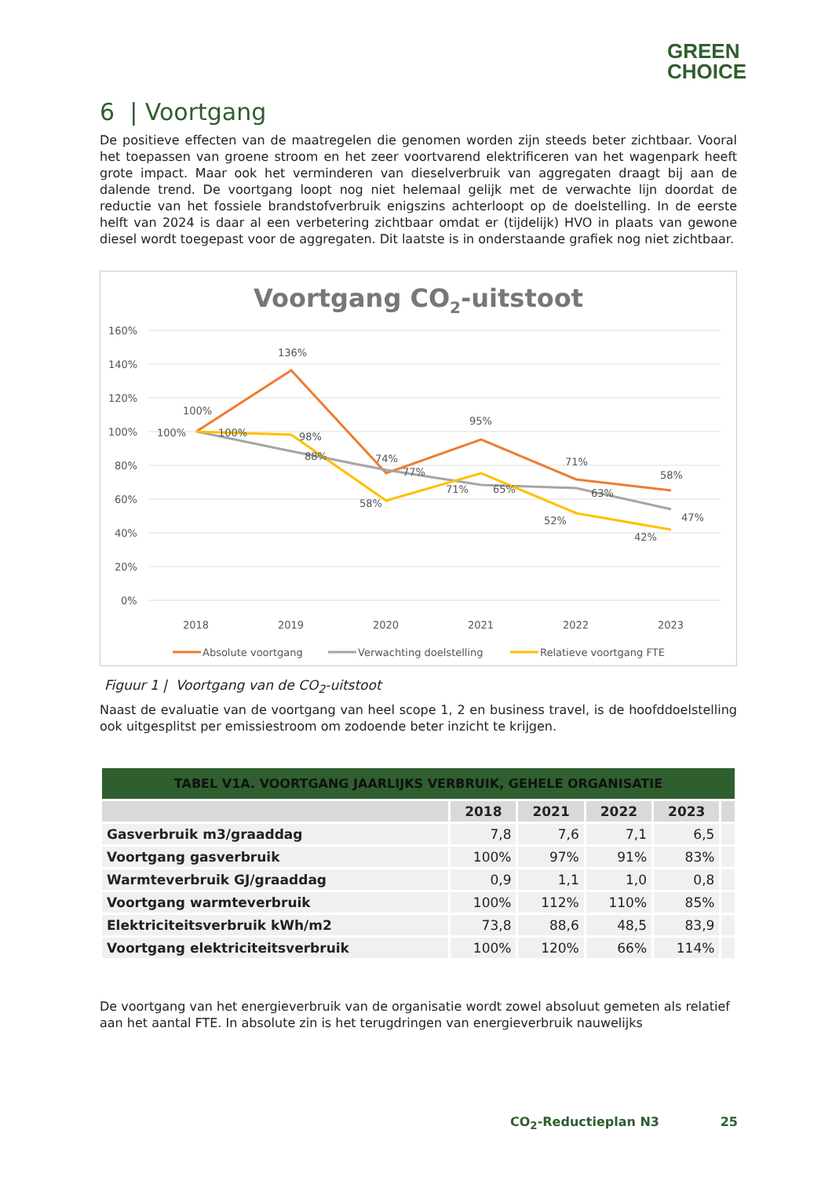GREEN
CHOICE
6 | Voortgang
De positieve effecten van de maatregelen die genomen worden zijn steeds beter zichtbaar. Vooral het toepassen van groene stroom en het zeer voortvarend elektrificeren van het wagenpark heeft grote impact. Maar ook het verminderen van dieselverbruik van aggregaten draagt bij aan de dalende trend. De voortgang loopt nog niet helemaal gelijk met de verwachte lijn doordat de reductie van het fossiele brandstofverbruik enigszins achterloopt op de doelstelling. In de eerste helft van 2024 is daar al een verbetering zichtbaar omdat er (tijdelijk) HVO in plaats van gewone diesel wordt toegepast voor de aggregaten. Dit laatste is in onderstaande grafiek nog niet zichtbaar.
Voortgang CO2-uitstoot
160%
140%
120%
100%
80%
60%
40%
20%
0%
100%
136%
74%
95%
71%
58%
100%
100%
98%
88%
77%
71%
58%
65%
63%
52%
42%
47%
2018
2019
2020
2021
2022
2023
Absolute voortgang
Verwachting doelstelling
Relatieve voortgang FTE
Figuur 1 | Voortgang van de CO<sub>2</sub>-uitstoot
Naast de evaluatie van de voortgang van heel scope 1, 2 en business travel, is de hoofddoelstelling ook uitgesplitst per emissiestroom om zodoende beter inzicht te krijgen.
| TABEL V1A. VOORTGANG JAARLIJKS VERBRUIK, GEHELE ORGANISATIE | | | | | |
| --- | --- | --- | --- | --- | --- |
| | 2018 | 2021 | 2022 | 2023 | |
| Gasverbruik m3/graaddag | 7,8 | 7,6 | 7,1 | 6,5 | |
| Voortgang gasverbruik | 100% | 97% | 91% | 83% | |
| Warmteverbruik GJ/graaddag | 0,9 | 1,1 | 1,0 | 0,8 | |
| Voortgang warmteverbruik | 100% | 112% | 110% | 85% | |
| Elektriciteitsverbruik kWh/m2 | 73,8 | 88,6 | 48,5 | 83,9 | |
| Voortgang elektriciteitsverbruik | 100% | 120% | 66% | 114% | |
De voortgang van het energieverbruik van de organisatie wordt zowel absoluut gemeten als relatief aan het aantal FTE. In absolute zin is het terugdringen van energieverbruik nauwelijks
CO<sub>2</sub>-Reductieplan N3 25